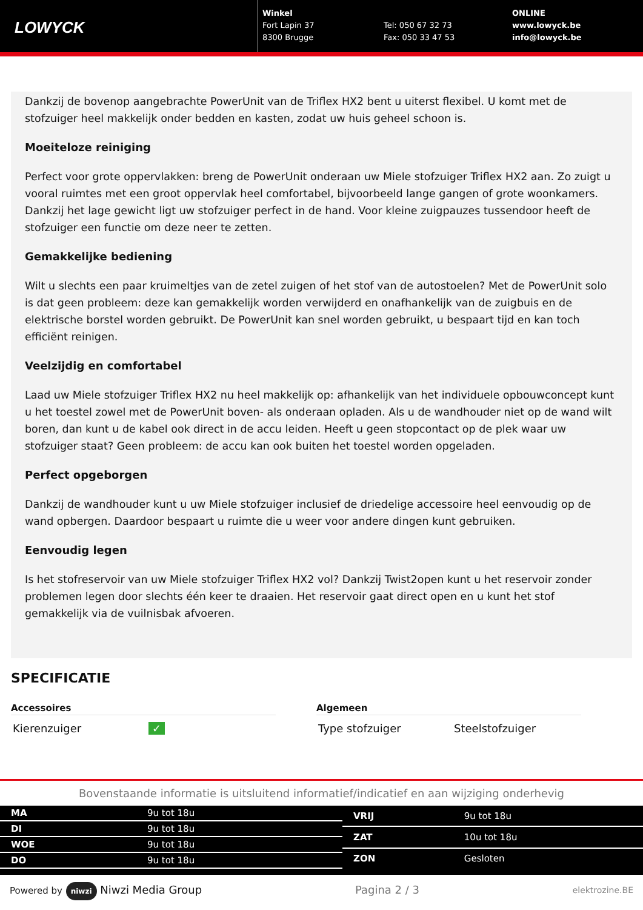LOWYCK
Winkel
Fort Lapin 37
8300 Brugge
Tel: 050 67 32 73
Fax: 050 33 47 53
ONLINE
www.lowyck.be
info@lowyck.be
Dankzij de bovenop aangebrachte PowerUnit van de Triflex HX2 bent u uiterst flexibel. U komt met de stofzuiger heel makkelijk onder bedden en kasten, zodat uw huis geheel schoon is.
Moeiteloze reiniging
Perfect voor grote oppervlakken: breng de PowerUnit onderaan uw Miele stofzuiger Triflex HX2 aan. Zo zuigt u vooral ruimtes met een groot oppervlak heel comfortabel, bijvoorbeeld lange gangen of grote woonkamers. Dankzij het lage gewicht ligt uw stofzuiger perfect in de hand. Voor kleine zuigpauzes tussendoor heeft de stofzuiger een functie om deze neer te zetten.
Gemakkelijke bediening
Wilt u slechts een paar kruimeltjes van de zetel zuigen of het stof van de autostoelen? Met de PowerUnit solo is dat geen probleem: deze kan gemakkelijk worden verwijderd en onafhankelijk van de zuigbuis en de elektrische borstel worden gebruikt. De PowerUnit kan snel worden gebruikt, u bespaart tijd en kan toch efficiënt reinigen.
Veelzijdig en comfortabel
Laad uw Miele stofzuiger Triflex HX2 nu heel makkelijk op: afhankelijk van het individuele opbouwconcept kunt u het toestel zowel met de PowerUnit boven- als onderaan opladen. Als u de wandhouder niet op de wand wilt boren, dan kunt u de kabel ook direct in de accu leiden. Heeft u geen stopcontact op de plek waar uw stofzuiger staat? Geen probleem: de accu kan ook buiten het toestel worden opgeladen.
Perfect opgeborgen
Dankzij de wandhouder kunt u uw Miele stofzuiger inclusief de driedelige accessoire heel eenvoudig op de wand opbergen. Daardoor bespaart u ruimte die u weer voor andere dingen kunt gebruiken.
Eenvoudig legen
Is het stofreservoir van uw Miele stofzuiger Triflex HX2 vol? Dankzij Twist2open kunt u het reservoir zonder problemen legen door slechts één keer te draaien. Het reservoir gaat direct open en u kunt het stof gemakkelijk via de vuilnisbak afvoeren.
SPECIFICATIE
Accessoires
| Kierenzuiger | ✓ |
Algemeen
| Type stofzuiger | Steelstofzuiger |
Bovenstaande informatie is uitsluitend informatief/indicatief en aan wijziging onderhevig
| MA | 9u tot 18u |
| DI | 9u tot 18u |
| WOE | 9u tot 18u |
| DO | 9u tot 18u |
| VRIJ | 9u tot 18u |
| ZAT | 10u tot 18u |
| ZON | Gesloten |
Powered by niwzi Niwzi Media Group Pagina 2 / 3 elektrozine.BE